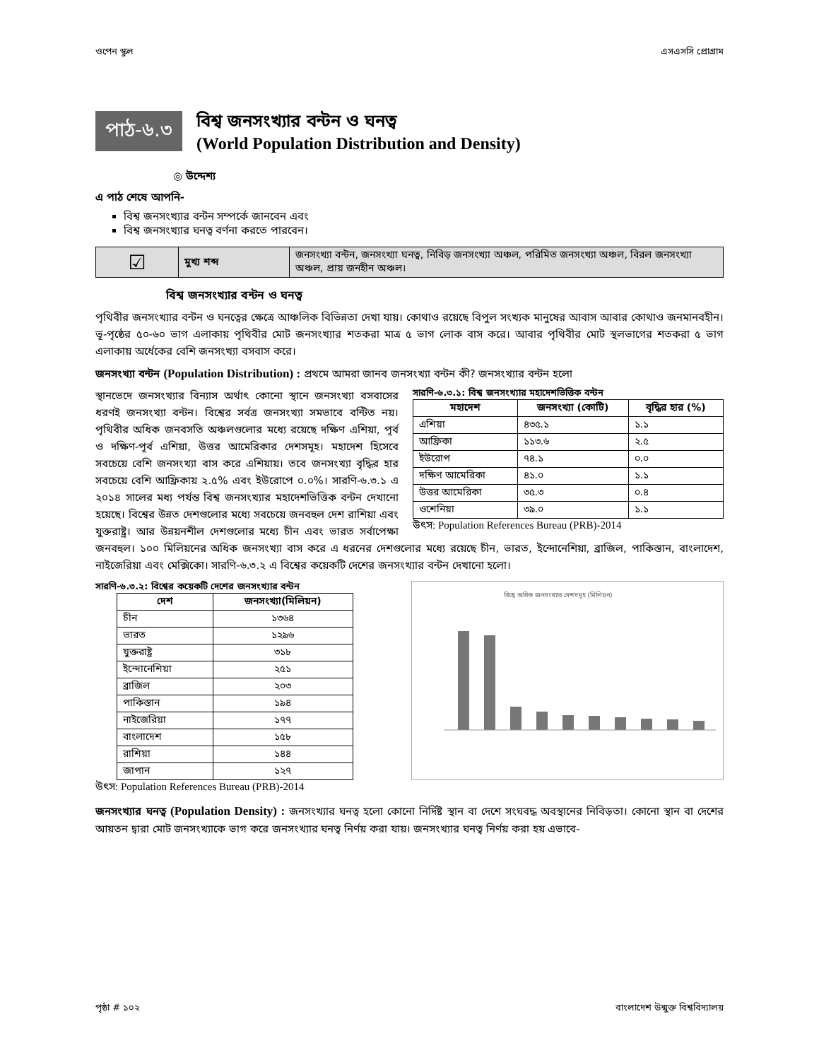ওপেন স্কুল এসএসসি প্রোগ্রাম
পাঠ-৬.৩
বিশ্ব জনসংখ্যার বন্টন ও ঘনত্ব
(World Population Distribution and Density)
◎ উদ্দেশ্য
এ পাঠ শেষে আপনি-
বিশ্ব জনসংখ্যার বন্টন সম্পর্কে জানবেন এবং
বিশ্ব জনসংখ্যার ঘনত্ব বর্ণনা করতে পারবেন।
| ☑ | মুখ্য শব্দ | জনসংখ্যা বন্টন, জনসংখ্যা ঘনত্ব, নিবিড় জনসংখ্যা অঞ্চল, পরিমিত জনসংখ্যা অঞ্চল, বিরল জনসংখ্যা অঞ্চল, প্রায় জনহীন অঞ্চল। |
বিশ্ব জনসংখ্যার বন্টন ও ঘনত্ব
পৃথিবীর জনসংখ্যার বন্টন ও ঘনত্বের ক্ষেত্রে আঞ্চলিক বিভিন্নতা দেখা যায়। কোথাও রয়েছে বিপুল সংখ্যক মানুষের আবাস আবার কোথাও জনমানবহীন। ভূ-পৃষ্ঠের ৫০-৬০ ভাগ এলাকায় পৃথিবীর মোট জনসংখ্যার শতকরা মাত্র ৫ ভাগ লোক বাস করে। আবার পৃথিবীর মোট স্থলভাগের শতকরা ৫ ভাগ এলাকায় অর্ধেকের বেশি জনসংখ্যা বসবাস করে।
জনসংখ্যা বন্টন (Population Distribution) : প্রথমে আমরা জানব জনসংখ্যা বন্টন কী? জনসংখ্যার বন্টন হলো
সারণি-৬.৩.১: বিশ্ব জনসংখ্যার মহাদেশভিত্তিক বন্টন
| মহাদেশ | জনসংখ্যা (কোটি) | বৃদ্ধির হার (%) |
| --- | --- | --- |
| এশিয়া | ৪৩৫.১ | ১.১ |
| আফ্রিকা | ১১৩.৬ | ২.৫ |
| ইউরোপ | ৭৪.১ | ০.০ |
| দক্ষিণ আমেরিকা | ৪১.০ | ১.১ |
| উত্তর আমেরিকা | ৩৫.৩ | ০.৪ |
| ওশেনিয়া | ৩৯.০ | ১.১ |
উৎস: Population References Bureau (PRB)-2014
স্থানভেদে জনসংখ্যার বিন্যাস অর্থাৎ কোনো স্থানে জনসংখ্যা বসবাসের ধরণই জনসংখ্যা বন্টন। বিশ্বের সর্বত্র জনসংখ্যা সমভাবে বন্টিত নয়। পৃথিবীর অধিক জনবসতি অঞ্চলগুলোর মধ্যে রয়েছে দক্ষিণ এশিয়া, পূর্ব ও দক্ষিণ-পূর্ব এশিয়া, উত্তর আমেরিকার দেশসমূহ। মহাদেশ হিসেবে সবচেয়ে বেশি জনসংখ্যা বাস করে এশিয়ায়। তবে জনসংখ্যা বৃদ্ধির হার সবচেয়ে বেশি আফ্রিকায় ২.৫% এবং ইউরোপে ০.০%। সারণি-৬.৩.১ এ ২০১৪ সালের মধ্য পর্যন্ত বিশ্ব জনসংখ্যার মহাদেশভিত্তিক বন্টন দেখানো হয়েছে। বিশ্বের উন্নত দেশগুলোর মধ্যে সবচেয়ে জনবহুল দেশ রাশিয়া এবং যুক্তরাষ্ট্র। আর উন্নয়নশীল দেশগুলোর মধ্যে চীন এবং ভারত সর্বাপেক্ষা জনবহুল। ১০০ মিলিয়নের অধিক জনসংখ্যা বাস করে এ ধরনের দেশগুলোর মধ্যে রয়েছে চীন, ভারত, ইন্দোনেশিয়া, ব্রাজিল, পাকিস্তান, বাংলাদেশ, নাইজেরিয়া এবং মেক্সিকো। সারণি-৬.৩.২ এ বিশ্বের কয়েকটি দেশের জনসংখ্যার বন্টন দেখানো হলো।
সারণি-৬.৩.২: বিশ্বের কয়েকটি দেশের জনসংখ্যার বন্টন
| দেশ | জনসংখ্যা(মিলিয়ন) |
| --- | --- |
| চীন | ১৩৬৪ |
| ভারত | ১২৯৬ |
| যুক্তরাষ্ট্র | ৩১৮ |
| ইন্দোনেশিয়া | ২৫১ |
| ব্রাজিল | ২০৩ |
| পাকিস্তান | ১৯৪ |
| নাইজেরিয়া | ১৭৭ |
| বাংলাদেশ | ১৫৮ |
| রাশিয়া | ১৪৪ |
| জাপান | ১২৭ |
উৎস: Population References Bureau (PRB)-2014
বিশ্বে অধিক জনসংখ্যার দেশসমূহ (মিলিয়ন)
জনসংখ্যার ঘনত্ব (Population Density) : জনসংখ্যার ঘনত্ব হলো কোনো নির্দিষ্ট স্থান বা দেশে সংঘবদ্ধ অবস্থানের নিবিড়তা। কোনো স্থান বা দেশের আয়তন দ্বারা মোট জনসংখ্যাকে ভাগ করে জনসংখ্যার ঘনত্ব নির্ণয় করা যায়। জনসংখ্যার ঘনত্ব নির্ণয় করা হয় এভাবে-
পৃষ্ঠা # ১০২ বাংলাদেশ উন্মুক্ত বিশ্ববিদ্যালয়